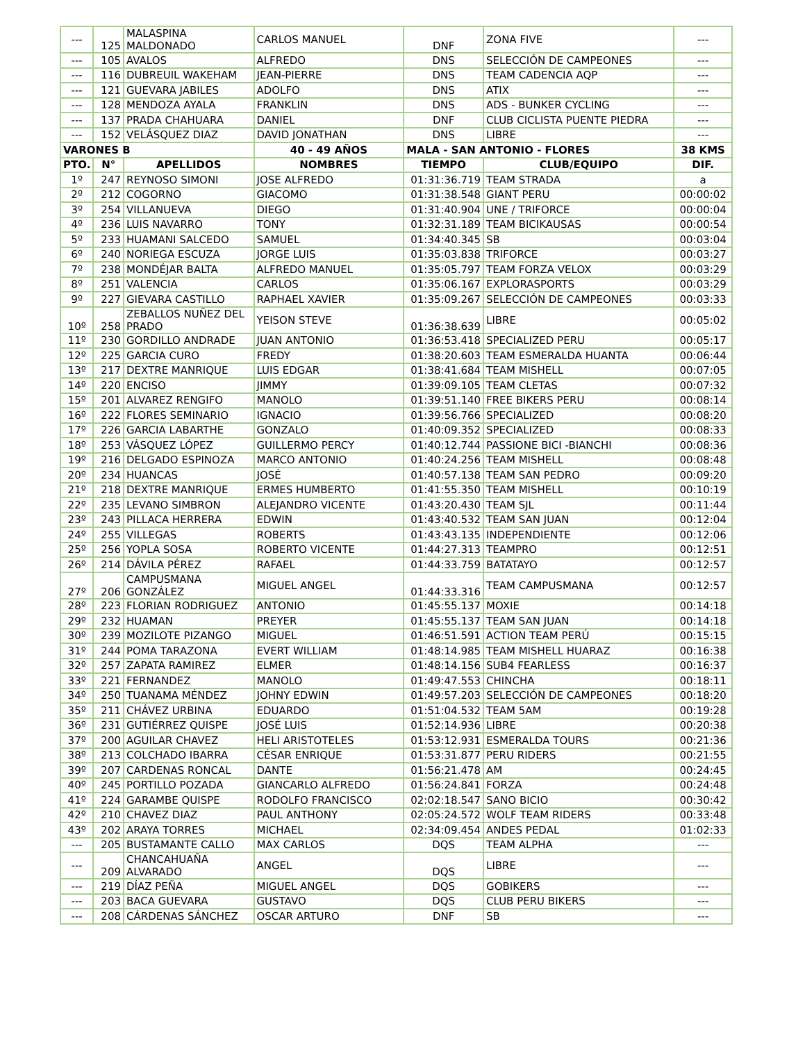| --- | 125 | MALASPINA MALDONADO | CARLOS MANUEL | DNF | ZONA FIVE | --- |
| --- | 105 | AVALOS | ALFREDO | DNS | SELECCIÓN DE CAMPEONES | --- |
| --- | 116 | DUBREUIL WAKEHAM | JEAN-PIERRE | DNS | TEAM CADENCIA AQP | --- |
| --- | 121 | GUEVARA JABILES | ADOLFO | DNS | ATIX | --- |
| --- | 128 | MENDOZA AYALA | FRANKLIN | DNS | ADS - BUNKER CYCLING | --- |
| --- | 137 | PRADA CHAHUARA | DANIEL | DNF | CLUB CICLISTA PUENTE PIEDRA | --- |
| --- | 152 | VELÁSQUEZ DIAZ | DAVID JONATHAN | DNS | LIBRE | --- |
| VARONES B | | | 40 - 49 AÑOS | MALA - SAN ANTONIO - FLORES | | 38 KMS |
| PTO. | N° | APELLIDOS | NOMBRES | TIEMPO | CLUB/EQUIPO | DIF. |
| 1º | 247 | REYNOSO SIMONI | JOSE ALFREDO | 01:31:36.719 | TEAM STRADA | a |
| 2º | 212 | COGORNO | GIACOMO | 01:31:38.548 | GIANT PERU | 00:00:02 |
| 3º | 254 | VILLANUEVA | DIEGO | 01:31:40.904 | UNE / TRIFORCE | 00:00:04 |
| 4º | 236 | LUIS NAVARRO | TONY | 01:32:31.189 | TEAM BICIKAUSAS | 00:00:54 |
| 5º | 233 | HUAMANI SALCEDO | SAMUEL | 01:34:40.345 | SB | 00:03:04 |
| 6º | 240 | NORIEGA ESCUZA | JORGE LUIS | 01:35:03.838 | TRIFORCE | 00:03:27 |
| 7º | 238 | MONDÉJAR BALTA | ALFREDO MANUEL | 01:35:05.797 | TEAM FORZA VELOX | 00:03:29 |
| 8º | 251 | VALENCIA | CARLOS | 01:35:06.167 | EXPLORASPORTS | 00:03:29 |
| 9º | 227 | GIEVARA CASTILLO | RAPHAEL XAVIER | 01:35:09.267 | SELECCIÓN DE CAMPEONES | 00:03:33 |
| 10º | 258 | ZEBALLOS NUÑEZ DEL PRADO | YEISON STEVE | 01:36:38.639 | LIBRE | 00:05:02 |
| 11º | 230 | GORDILLO ANDRADE | JUAN ANTONIO | 01:36:53.418 | SPECIALIZED PERU | 00:05:17 |
| 12º | 225 | GARCIA CURO | FREDY | 01:38:20.603 | TEAM ESMERALDA HUANTA | 00:06:44 |
| 13º | 217 | DEXTRE MANRIQUE | LUIS EDGAR | 01:38:41.684 | TEAM MISHELL | 00:07:05 |
| 14º | 220 | ENCISO | JIMMY | 01:39:09.105 | TEAM CLETAS | 00:07:32 |
| 15º | 201 | ALVAREZ RENGIFO | MANOLO | 01:39:51.140 | FREE BIKERS PERU | 00:08:14 |
| 16º | 222 | FLORES SEMINARIO | IGNACIO | 01:39:56.766 | SPECIALIZED | 00:08:20 |
| 17º | 226 | GARCIA LABARTHE | GONZALO | 01:40:09.352 | SPECIALIZED | 00:08:33 |
| 18º | 253 | VÁSQUEZ LÓPEZ | GUILLERMO PERCY | 01:40:12.744 | PASSIONE BICI -BIANCHI | 00:08:36 |
| 19º | 216 | DELGADO ESPINOZA | MARCO ANTONIO | 01:40:24.256 | TEAM MISHELL | 00:08:48 |
| 20º | 234 | HUANCAS | JOSÉ | 01:40:57.138 | TEAM SAN PEDRO | 00:09:20 |
| 21º | 218 | DEXTRE MANRIQUE | ERMES HUMBERTO | 01:41:55.350 | TEAM MISHELL | 00:10:19 |
| 22º | 235 | LEVANO SIMBRON | ALEJANDRO VICENTE | 01:43:20.430 | TEAM SJL | 00:11:44 |
| 23º | 243 | PILLACA HERRERA | EDWIN | 01:43:40.532 | TEAM SAN JUAN | 00:12:04 |
| 24º | 255 | VILLEGAS | ROBERTS | 01:43:43.135 | INDEPENDIENTE | 00:12:06 |
| 25º | 256 | YOPLA SOSA | ROBERTO VICENTE | 01:44:27.313 | TEAMPRO | 00:12:51 |
| 26º | 214 | DÁVILA PÉREZ | RAFAEL | 01:44:33.759 | BATATAYO | 00:12:57 |
| 27º | 206 | CAMPUSMANA GONZÁLEZ | MIGUEL ANGEL | 01:44:33.316 | TEAM CAMPUSMANA | 00:12:57 |
| 28º | 223 | FLORIAN RODRIGUEZ | ANTONIO | 01:45:55.137 | MOXIE | 00:14:18 |
| 29º | 232 | HUAMAN | PREYER | 01:45:55.137 | TEAM SAN JUAN | 00:14:18 |
| 30º | 239 | MOZILOTE PIZANGO | MIGUEL | 01:46:51.591 | ACTION TEAM PERÚ | 00:15:15 |
| 31º | 244 | POMA TARAZONA | EVERT WILLIAM | 01:48:14.985 | TEAM MISHELL HUARAZ | 00:16:38 |
| 32º | 257 | ZAPATA RAMIREZ | ELMER | 01:48:14.156 | SUB4 FEARLESS | 00:16:37 |
| 33º | 221 | FERNANDEZ | MANOLO | 01:49:47.553 | CHINCHA | 00:18:11 |
| 34º | 250 | TUANAMA MÉNDEZ | JOHNY EDWIN | 01:49:57.203 | SELECCIÓN DE CAMPEONES | 00:18:20 |
| 35º | 211 | CHÁVEZ URBINA | EDUARDO | 01:51:04.532 | TEAM 5AM | 00:19:28 |
| 36º | 231 | GUTIÉRREZ QUISPE | JOSÉ LUIS | 01:52:14.936 | LIBRE | 00:20:38 |
| 37º | 200 | AGUILAR CHAVEZ | HELI ARISTOTELES | 01:53:12.931 | ESMERALDA TOURS | 00:21:36 |
| 38º | 213 | COLCHADO IBARRA | CÉSAR ENRIQUE | 01:53:31.877 | PERU RIDERS | 00:21:55 |
| 39º | 207 | CARDENAS RONCAL | DANTE | 01:56:21.478 | AM | 00:24:45 |
| 40º | 245 | PORTILLO POZADA | GIANCARLO ALFREDO | 01:56:24.841 | FORZA | 00:24:48 |
| 41º | 224 | GARAMBE QUISPE | RODOLFO FRANCISCO | 02:02:18.547 | SANO BICIO | 00:30:42 |
| 42º | 210 | CHAVEZ DIAZ | PAUL ANTHONY | 02:05:24.572 | WOLF TEAM RIDERS | 00:33:48 |
| 43º | 202 | ARAYA TORRES | MICHAEL | 02:34:09.454 | ANDES PEDAL | 01:02:33 |
| --- | 205 | BUSTAMANTE CALLO | MAX CARLOS | DQS | TEAM ALPHA | --- |
| --- | 209 | CHANCAHUAÑA ALVARADO | ANGEL | DQS | LIBRE | --- |
| --- | 219 | DÍAZ PEÑA | MIGUEL ANGEL | DQS | GOBIKERS | --- |
| --- | 203 | BACA GUEVARA | GUSTAVO | DQS | CLUB PERU BIKERS | --- |
| --- | 208 | CÁRDENAS SÁNCHEZ | OSCAR ARTURO | DNF | SB | --- |